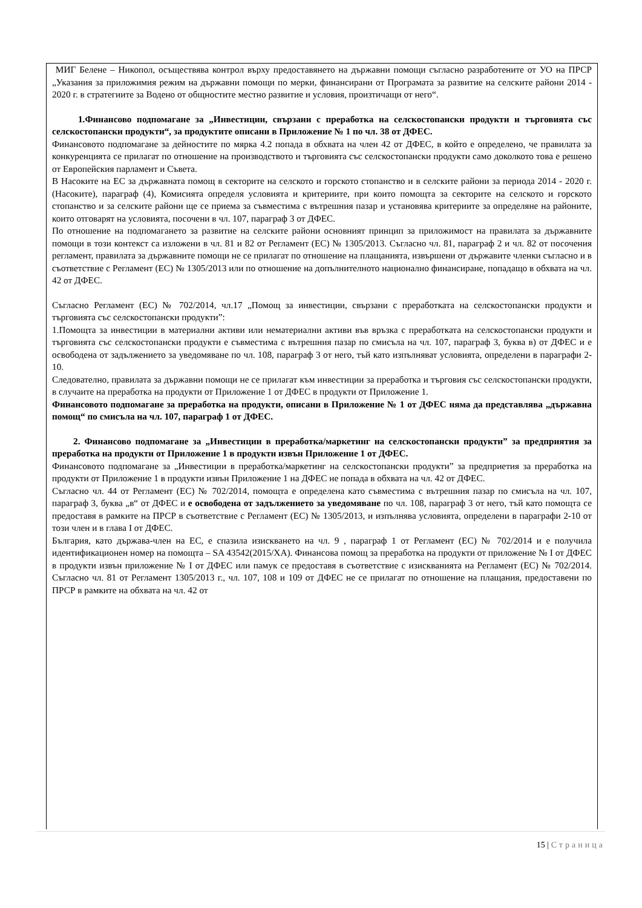МИГ Белене – Никопол, осъществява контрол върху предоставянето на държавни помощи съгласно разработените от УО на ПРСР „Указания за приложимия режим на държавни помощи по мерки, финансирани от Програмата за развитие на селските райони 2014 - 2020 г. в стратегиите за Водено от общностите местно развитие и условия, произтичащи от него“.
1.Финансово подпомагане за „Инвестиции, свързани с преработка на селскостопански продукти и търговията със селскостопански продукти“, за продуктите описани в Приложение № 1 по чл. 38 от ДФЕС.
Финансовото подпомагане за дейностите по мярка 4.2 попада в обхвата на член 42 от ДФЕС, в който е определено, че правилата за конкуренцията се прилагат по отношение на производството и търговията със селскостопански продукти само доколкото това е решено от Европейския парламент и Съвета.
В Насоките на ЕС за държавната помощ в секторите на селското и горското стопанство и в селските райони за периода 2014 - 2020 г. (Насоките), параграф (4), Комисията определя условията и критериите, при които помощта за секторите на селското и горското стопанство и за селските райони ще се приема за съвместима с вътрешния пазар и установява критериите за определяне на районите, които отговарят на условията, посочени в чл. 107, параграф 3 от ДФЕС.
По отношение на подпомагането за развитие на селските райони основният принцип за приложимост на правилата за държавните помощи в този контекст са изложени в чл. 81 и 82 от Регламент (ЕС) № 1305/2013. Съгласно чл. 81, параграф 2 и чл. 82 от посочения регламент, правилата за държавните помощи не се прилагат по отношение на плащанията, извършени от държавите членки съгласно и в съответствие с Регламент (ЕС) № 1305/2013 или по отношение на допълнителното национално финансиране, попадащо в обхвата на чл. 42 от ДФЕС.
Съгласно Регламент (ЕС) № 702/2014, чл.17 „Помощ за инвестиции, свързани с преработката на селскостопански продукти и търговията със селскостопански продукти”:
1.Помощта за инвестиции в материални активи или нематериални активи във връзка с преработката на селскостопански продукти и търговията със селскостопански продукти е съвместима с вътрешния пазар по смисъла на чл. 107, параграф 3, буква в) от ДФЕС и е освободена от задължението за уведомяване по чл. 108, параграф 3 от него, тъй като изпълняват условията, определени в параграфи 2-10.
Следователно, правилата за държавни помощи не се прилагат към инвестиции за преработка и търговия със селскостопански продукти, в случаите на преработка на продукти от Приложение 1 от ДФЕС в продукти от Приложение 1.
Финансовото подпомагане за преработка на продукти, описани в Приложение № 1 от ДФЕС няма да представлява „държавна помощ“ по смисъла на чл. 107, параграф 1 от ДФЕС.
2. Финансово подпомагане за „Инвестиции в преработка/маркетинг на селскостопански продукти” за предприятия за преработка на продукти от Приложение 1 в продукти извън Приложение 1 от ДФЕС.
Финансовото подпомагане за „Инвестиции в преработка/маркетинг на селскостопански продукти” за предприетия за преработка на продукти от Приложение 1 в продукти извън Приложение 1 на ДФЕС не попада в обхвата на чл. 42 от ДФЕС.
Съгласно чл. 44 от Регламент (ЕС) № 702/2014, помощта е определена като съвместима с вътрешния пазар по смисъла на чл. 107, параграф 3, буква „в“ от ДФЕС и е освободена от задължението за уведомяване по чл. 108, параграф 3 от него, тъй като помощта се предоставя в рамките на ПРСР в съответствие с Регламент (ЕС) № 1305/2013, и изпълнява условията, определени в параграфи 2-10 от този член и в глава I от ДФЕС.
България, като държава-член на ЕС, е спазила изискването на чл. 9 , параграф 1 от Регламент (ЕС) № 702/2014 и е получила идентификационен номер на помощта – SA 43542(2015/XA). Финансова помощ за преработка на продукти от приложение № I от ДФЕС в продукти извън приложение № I от ДФЕС или памук се предоставя в съответствие с изискванията на Регламент (ЕС) № 702/2014. Съгласно чл. 81 от Регламент 1305/2013 г., чл. 107, 108 и 109 от ДФЕС не се прилагат по отношение на плащания, предоставени по ПРСР в рамките на обхвата на чл. 42 от
15 | Страница